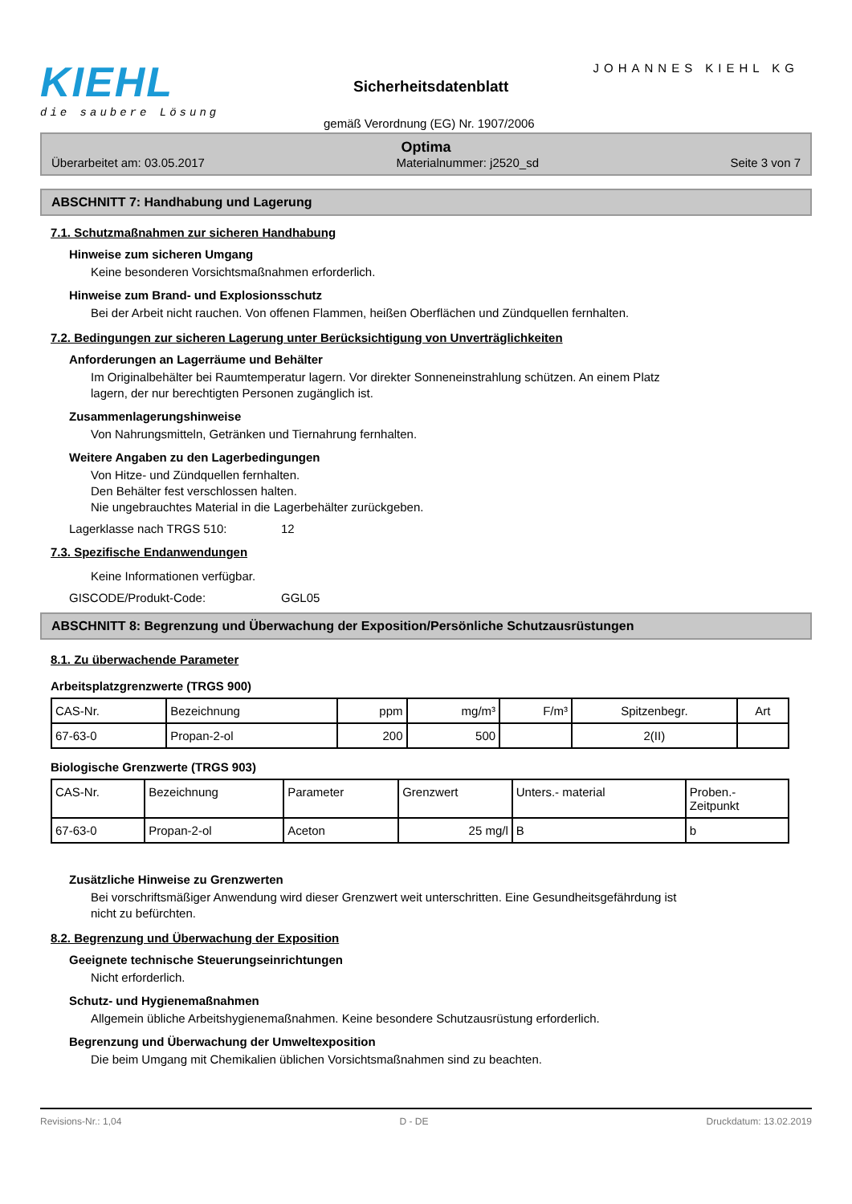KIEHL
die saubere Lösung
Sicherheitsdatenblatt
JOHANNES KIEHL KG
gemäß Verordnung (EG) Nr. 1907/2006
Optima
Überarbeitet am: 03.05.2017 Materialnummer: j2520_sd Seite 3 von 7
ABSCHNITT 7: Handhabung und Lagerung
7.1. Schutzmaßnahmen zur sicheren Handhabung
Hinweise zum sicheren Umgang
Keine besonderen Vorsichtsmaßnahmen erforderlich.
Hinweise zum Brand- und Explosionsschutz
Bei der Arbeit nicht rauchen. Von offenen Flammen, heißen Oberflächen und Zündquellen fernhalten.
7.2. Bedingungen zur sicheren Lagerung unter Berücksichtigung von Unverträglichkeiten
Anforderungen an Lagerräume und Behälter
Im Originalbehälter bei Raumtemperatur lagern. Vor direkter Sonneneinstrahlung schützen. An einem Platz
lagern, der nur berechtigten Personen zugänglich ist.
Zusammenlagerungshinweise
Von Nahrungsmitteln, Getränken und Tiernahrung fernhalten.
Weitere Angaben zu den Lagerbedingungen
Von Hitze- und Zündquellen fernhalten.
Den Behälter fest verschlossen halten.
Nie ungebrauchtes Material in die Lagerbehälter zurückgeben.
Lagerklasse nach TRGS 510: 12
7.3. Spezifische Endanwendungen
Keine Informationen verfügbar.
GISCODE/Produkt-Code: GGL05
ABSCHNITT 8: Begrenzung und Überwachung der Exposition/Persönliche Schutzausrüstungen
8.1. Zu überwachende Parameter
Arbeitsplatzgrenzwerte (TRGS 900)
| CAS-Nr. | Bezeichnung | ppm | mg/m³ | F/m³ | Spitzenbegr. | Art |
| 67-63-0 | Propan-2-ol | 200 | 500 | | 2(II) | |
Biologische Grenzwerte (TRGS 903)
| CAS-Nr. | Bezeichnung | Parameter | Grenzwert | Unters.- material | Proben.- Zeitpunkt |
| 67-63-0 | Propan-2-ol | Aceton | 25 mg/l | B | b |
Zusätzliche Hinweise zu Grenzwerten
Bei vorschriftsmäßiger Anwendung wird dieser Grenzwert weit unterschritten. Eine Gesundheitsgefährdung ist
nicht zu befürchten.
8.2. Begrenzung und Überwachung der Exposition
Geeignete technische Steuerungseinrichtungen
Nicht erforderlich.
Schutz- und Hygienemaßnahmen
Allgemein übliche Arbeitshygienemaßnahmen. Keine besondere Schutzausrüstung erforderlich.
Begrenzung und Überwachung der Umweltexposition
Die beim Umgang mit Chemikalien üblichen Vorsichtsmaßnahmen sind zu beachten.
Revisions-Nr.: 1,04 D - DE Druckdatum: 13.02.2019